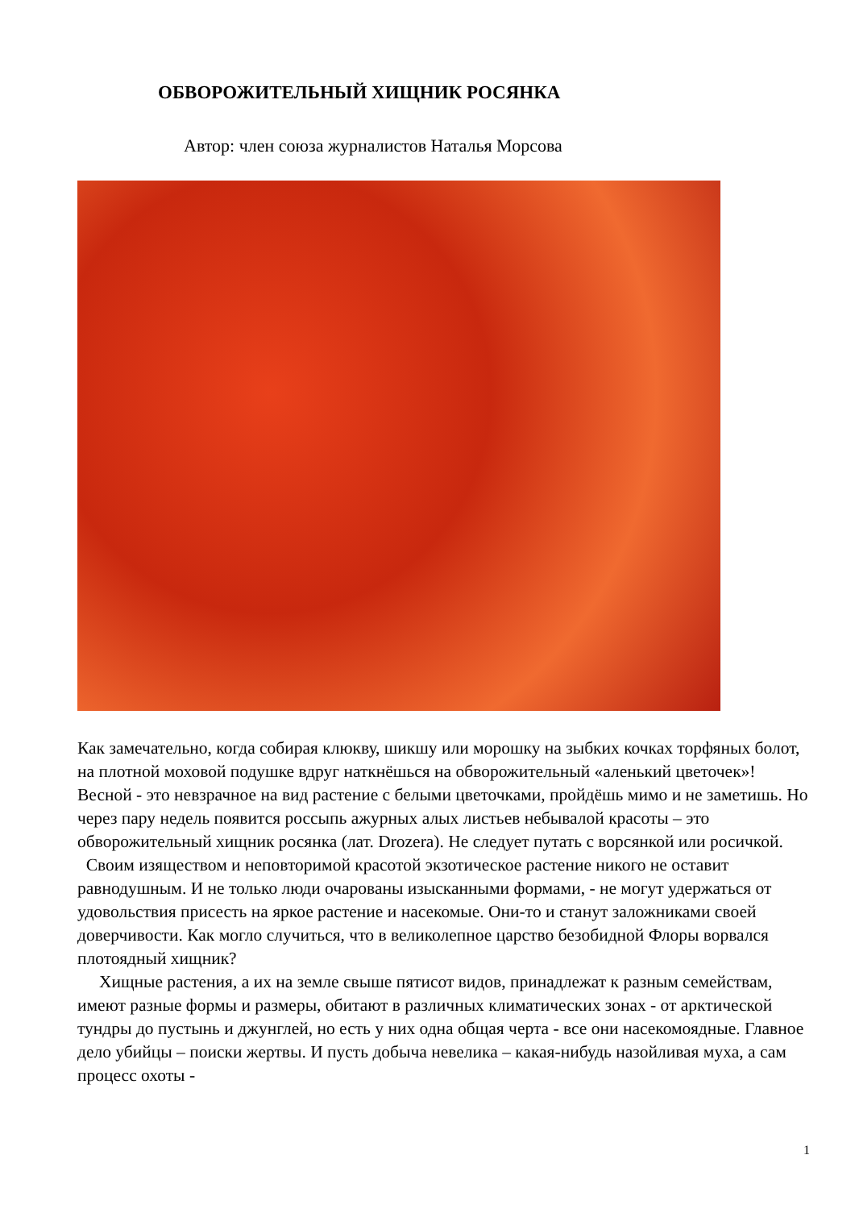ОБВОРОЖИТЕЛЬНЫЙ ХИЩНИК РОСЯНКА
Автор: член союза журналистов Наталья Морсова
Как замечательно, когда собирая клюкву, шикшу или морошку на зыбких кочках торфяных болот, на плотной моховой подушке вдруг наткнёшься на обворожительный «аленький цветочек»! Весной - это невзрачное на вид растение с белыми цветочками, пройдёшь мимо и не заметишь. Но через пару недель появится россыпь ажурных алых листьев небывалой красоты – это обворожительный хищник росянка (лат. Drozera). Не следует путать с ворсянкой или росичкой.
Своим изяществом и неповторимой красотой экзотическое растение никого не оставит равнодушным. И не только люди очарованы изысканными формами, - не могут удержаться от удовольствия присесть на яркое растение и насекомые. Они-то и станут заложниками своей доверчивости. Как могло случиться, что в великолепное царство безобидной Флоры ворвался плотоядный хищник?
Хищные растения, а их на земле свыше пятисот видов, принадлежат к разным семействам, имеют разные формы и размеры, обитают в различных климатических зонах - от арктической тундры до пустынь и джунглей, но есть у них одна общая черта - все они насекомоядные. Главное дело убийцы – поиски жертвы. И пусть добыча невелика – какая-нибудь назойливая муха, а сам процесс охоты -
1